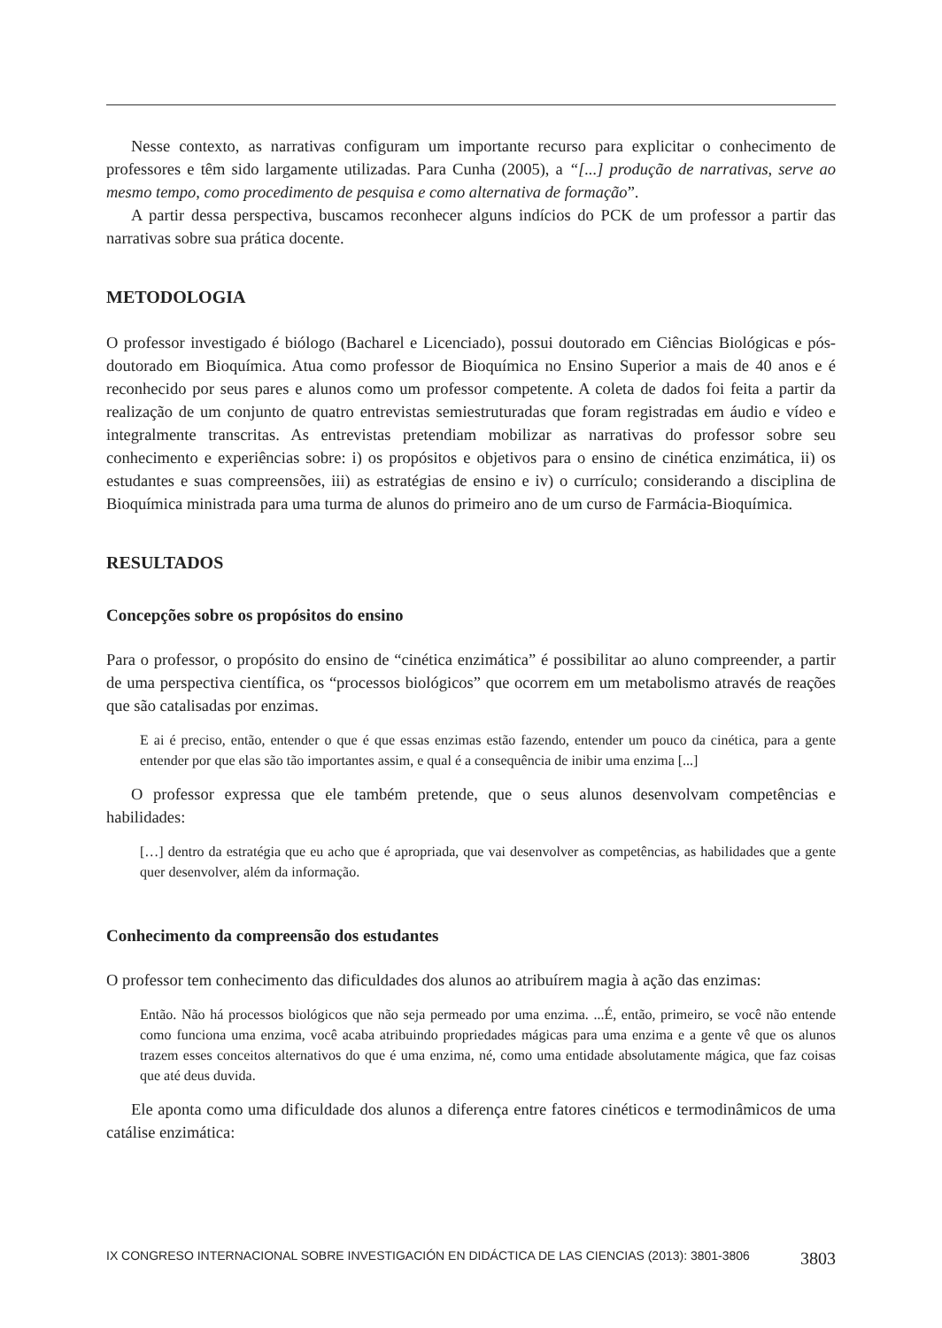Nesse contexto, as narrativas configuram um importante recurso para explicitar o conhecimento de professores e têm sido largamente utilizadas. Para Cunha (2005), a “[...] produção de narrativas, serve ao mesmo tempo, como procedimento de pesquisa e como alternativa de formação”.
A partir dessa perspectiva, buscamos reconhecer alguns indícios do PCK de um professor a partir das narrativas sobre sua prática docente.
METODOLOGIA
O professor investigado é biólogo (Bacharel e Licenciado), possui doutorado em Ciências Biológicas e pós-doutorado em Bioquímica. Atua como professor de Bioquímica no Ensino Superior a mais de 40 anos e é reconhecido por seus pares e alunos como um professor competente. A coleta de dados foi feita a partir da realização de um conjunto de quatro entrevistas semiestruturadas que foram registradas em áudio e vídeo e integralmente transcritas. As entrevistas pretendiam mobilizar as narrativas do professor sobre seu conhecimento e experiências sobre: i) os propósitos e objetivos para o ensino de cinética enzimática, ii) os estudantes e suas compreensões, iii) as estratégias de ensino e iv) o currículo; considerando a disciplina de Bioquímica ministrada para uma turma de alunos do primeiro ano de um curso de Farmácia-Bioquímica.
RESULTADOS
Concepções sobre os propósitos do ensino
Para o professor, o propósito do ensino de “cinética enzimática” é possibilitar ao aluno compreender, a partir de uma perspectiva científica, os “processos biológicos” que ocorrem em um metabolismo através de reações que são catalisadas por enzimas.
E ai é preciso, então, entender o que é que essas enzimas estão fazendo, entender um pouco da cinética, para a gente entender por que elas são tão importantes assim, e qual é a consequência de inibir uma enzima [...]
O professor expressa que ele também pretende, que o seus alunos desenvolvam competências e habilidades:
[…] dentro da estratégia que eu acho que é apropriada, que vai desenvolver as competências, as habilidades que a gente quer desenvolver, além da informação.
Conhecimento da compreensão dos estudantes
O professor tem conhecimento das dificuldades dos alunos ao atribuírem magia à ação das enzimas:
Então. Não há processos biológicos que não seja permeado por uma enzima. ...É, então, primeiro, se você não entende como funciona uma enzima, você acaba atribuindo propriedades mágicas para uma enzima e a gente vê que os alunos trazem esses conceitos alternativos do que é uma enzima, né, como uma entidade absolutamente mágica, que faz coisas que até deus duvida.
Ele aponta como uma dificuldade dos alunos a diferença entre fatores cinéticos e termodinâmicos de uma catálise enzimática:
IX CONGRESO INTERNACIONAL SOBRE INVESTIGACIÓN EN DIDÁCTICA DE LAS CIENCIAS (2013): 3801-3806 3803